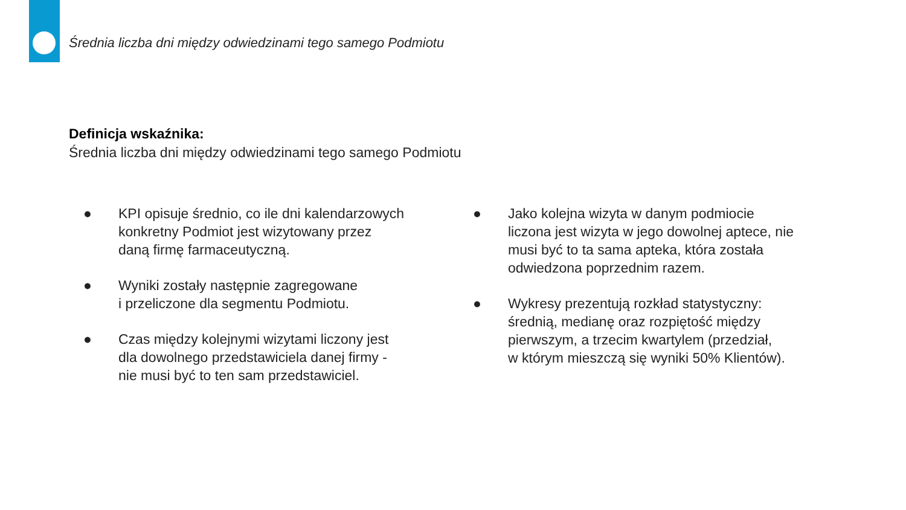Średnia liczba dni między odwiedzinami tego samego Podmiotu
Definicja wskaźnika:
Średnia liczba dni między odwiedzinami tego samego Podmiotu
● KPI opisuje średnio, co ile dni kalendarzowych
konkretny Podmiot jest wizytowany przez
daną firmę farmaceutyczną.
● Wyniki zostały następnie zagregowane
i przeliczone dla segmentu Podmiotu.
● Czas między kolejnymi wizytami liczony jest
dla dowolnego przedstawiciela danej firmy -
nie musi być to ten sam przedstawiciel.
● Jako kolejna wizyta w danym podmiocie
liczona jest wizyta w jego dowolnej aptece, nie
musi być to ta sama apteka, która została
odwiedzona poprzednim razem.
● Wykresy prezentują rozkład statystyczny:
średnią, medianę oraz rozpiętość między
pierwszym, a trzecim kwartylem (przedział,
w którym mieszczą się wyniki 50% Klientów).